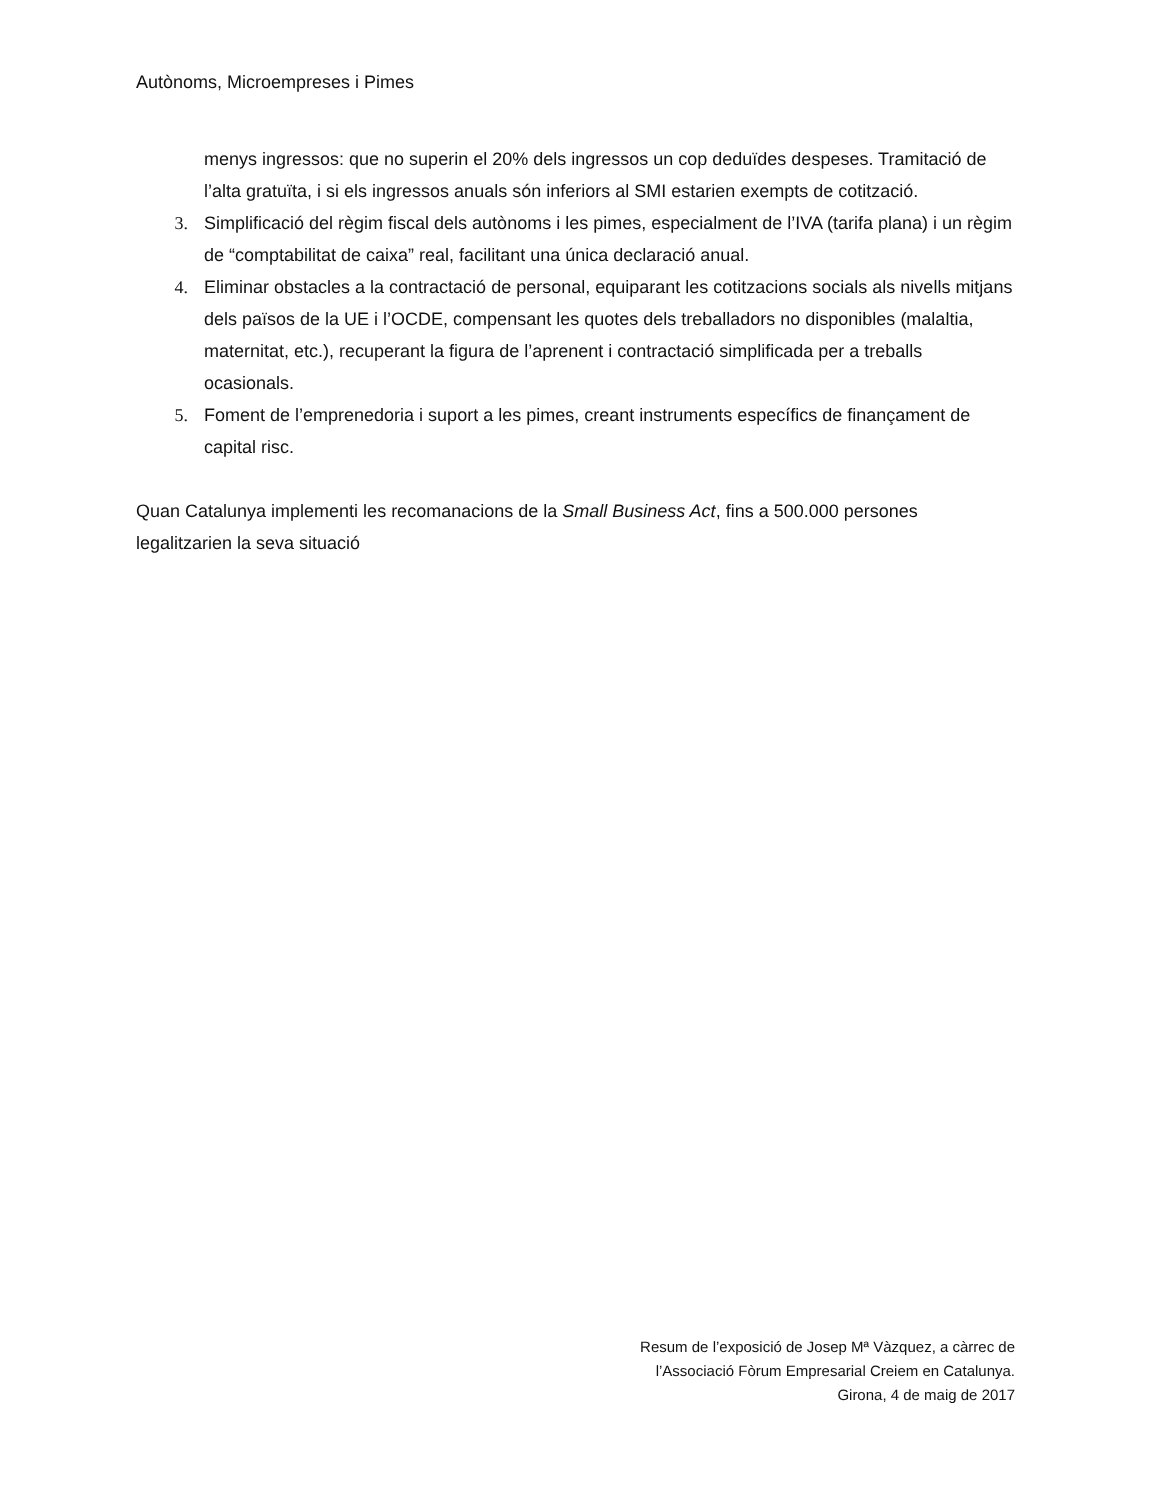Autònoms, Microempreses i Pimes
menys ingressos: que no superin el 20% dels ingressos un cop deduïdes despeses. Tramitació de l’alta gratuïta, i si els ingressos anuals són inferiors al SMI estarien exempts de cotització.
3. Simplificació del règim fiscal dels autònoms i les pimes, especialment de l’IVA (tarifa plana) i un règim de “comptabilitat de caixa” real, facilitant una única declaració anual.
4. Eliminar obstacles a la contractació de personal, equiparant les cotitzacions socials als nivells mitjans dels països de la UE i l’OCDE, compensant les quotes dels treballadors no disponibles (malaltia, maternitat, etc.), recuperant la figura de l’aprenent i contractació simplificada per a treballs ocasionals.
5. Foment de l’emprenedoria i suport a les pimes, creant instruments específics de finançament de capital risc.
Quan Catalunya implementi les recomanacions de la Small Business Act, fins a 500.000 persones legalitzarien la seva situació
Resum de l’exposició de Josep Mª Vàzquez, a càrrec de
l’Associació Fòrum Empresarial Creiem en Catalunya.
Girona, 4 de maig de 2017